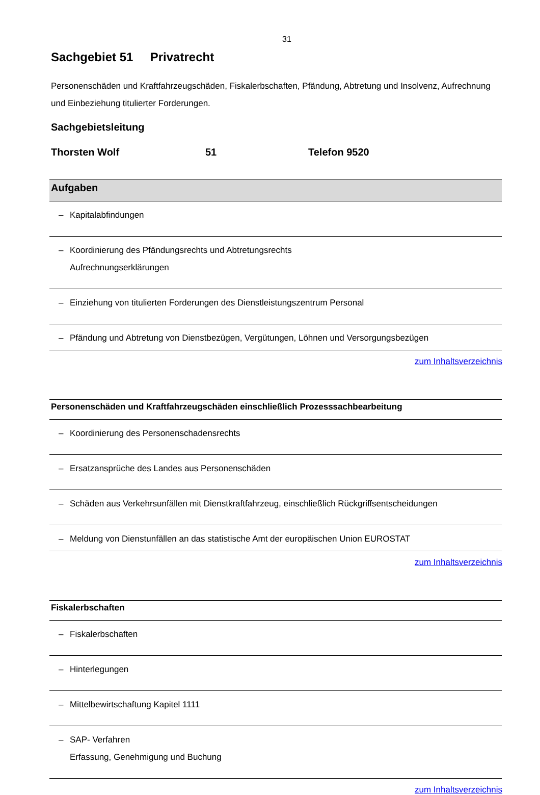31
Sachgebiet 51 Privatrecht
Personenschäden und Kraftfahrzeugschäden, Fiskalerbschaften, Pfändung, Abtretung und Insolvenz, Aufrechnung und Einbeziehung titulierter Forderungen.
Sachgebietsleitung
Thorsten Wolf 51 Telefon 9520
| Aufgaben | |
| --- | --- |
| – | Kapitalabfindungen |
| – | Koordinierung des Pfändungsrechts und Abtretungsrechts Aufrechnungserklärungen |
| – | Einziehung von titulierten Forderungen des Dienstleistungszentrum Personal |
| – | Pfändung und Abtretung von Dienstbezügen, Vergütungen, Löhnen und Versorgungsbezügen |
zum Inhaltsverzeichnis
| Personenschäden und Kraftfahrzeugschäden einschließlich Prozesssachbearbeitung | |
| --- | --- |
| – | Koordinierung des Personenschadensrechts |
| – | Ersatzansprüche des Landes aus Personenschäden |
| – | Schäden aus Verkehrsunfällen mit Dienstkraftfahrzeug, einschließlich Rückgriffsentscheidungen |
| – | Meldung von Dienstunfällen an das statistische Amt der europäischen Union EUROSTAT |
zum Inhaltsverzeichnis
| Fiskalerbschaften | |
| --- | --- |
| – | Fiskalerbschaften |
| – | Hinterlegungen |
| – | Mittelbewirtschaftung Kapitel 1111 |
| – | SAP- Verfahren Erfassung, Genehmigung und Buchung |
zum Inhaltsverzeichnis